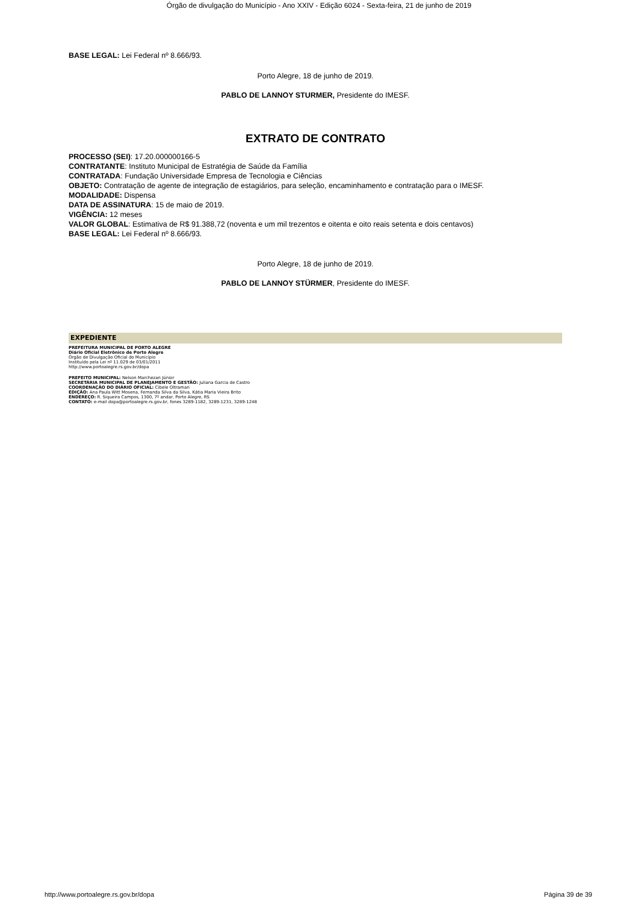Órgão de divulgação do Município - Ano XXIV - Edição 6024 - Sexta-feira, 21 de junho de 2019
BASE LEGAL: Lei Federal nº 8.666/93.
Porto Alegre, 18 de junho de 2019.
PABLO DE LANNOY STURMER, Presidente do IMESF.
EXTRATO DE CONTRATO
PROCESSO (SEI): 17.20.000000166-5
CONTRATANTE: Instituto Municipal de Estratégia de Saúde da Família
CONTRATADA: Fundação Universidade Empresa de Tecnologia e Ciências
OBJETO: Contratação de agente de integração de estagiários, para seleção, encaminhamento e contratação para o IMESF.
MODALIDADE: Dispensa
DATA DE ASSINATURA: 15 de maio de 2019.
VIGÊNCIA: 12 meses
VALOR GLOBAL: Estimativa de R$ 91.388,72 (noventa e um mil trezentos e oitenta e oito reais setenta e dois centavos)
BASE LEGAL: Lei Federal nº 8.666/93.
Porto Alegre, 18 de junho de 2019.
PABLO DE LANNOY STÜRMER, Presidente do IMESF.
EXPEDIENTE
PREFEITURA MUNICIPAL DE PORTO ALEGRE
Diário Oficial Eletrônico de Porto Alegre
Órgão de Divulgação Oficial do Município
Instituído pela Lei nº 11.029 de 03/01/2011
http://www.portoalegre.rs.gov.br/dopa
PREFEITO MUNICIPAL: Nelson Marchezan Júnior
SECRETÁRIA MUNICIPAL DE PLANEJAMENTO E GESTÃO: Juliana Garcia de Castro
COORDENAÇÃO DO DIÁRIO OFICIAL: Cibele Oltramari
EDIÇÃO: Ana Paula Witt Mosena, Fernanda Silva da Silva, Kátia Maria Vieira Brito
ENDEREÇO: R. Siqueira Campos, 1300, 7º andar, Porto Alegre, RS
CONTATO: e-mail dopa@portoalegre.rs.gov.br, fones 3289-1182, 3289-1231, 3289-1248
http://www.portoalegre.rs.gov.br/dopa Página 39 de 39